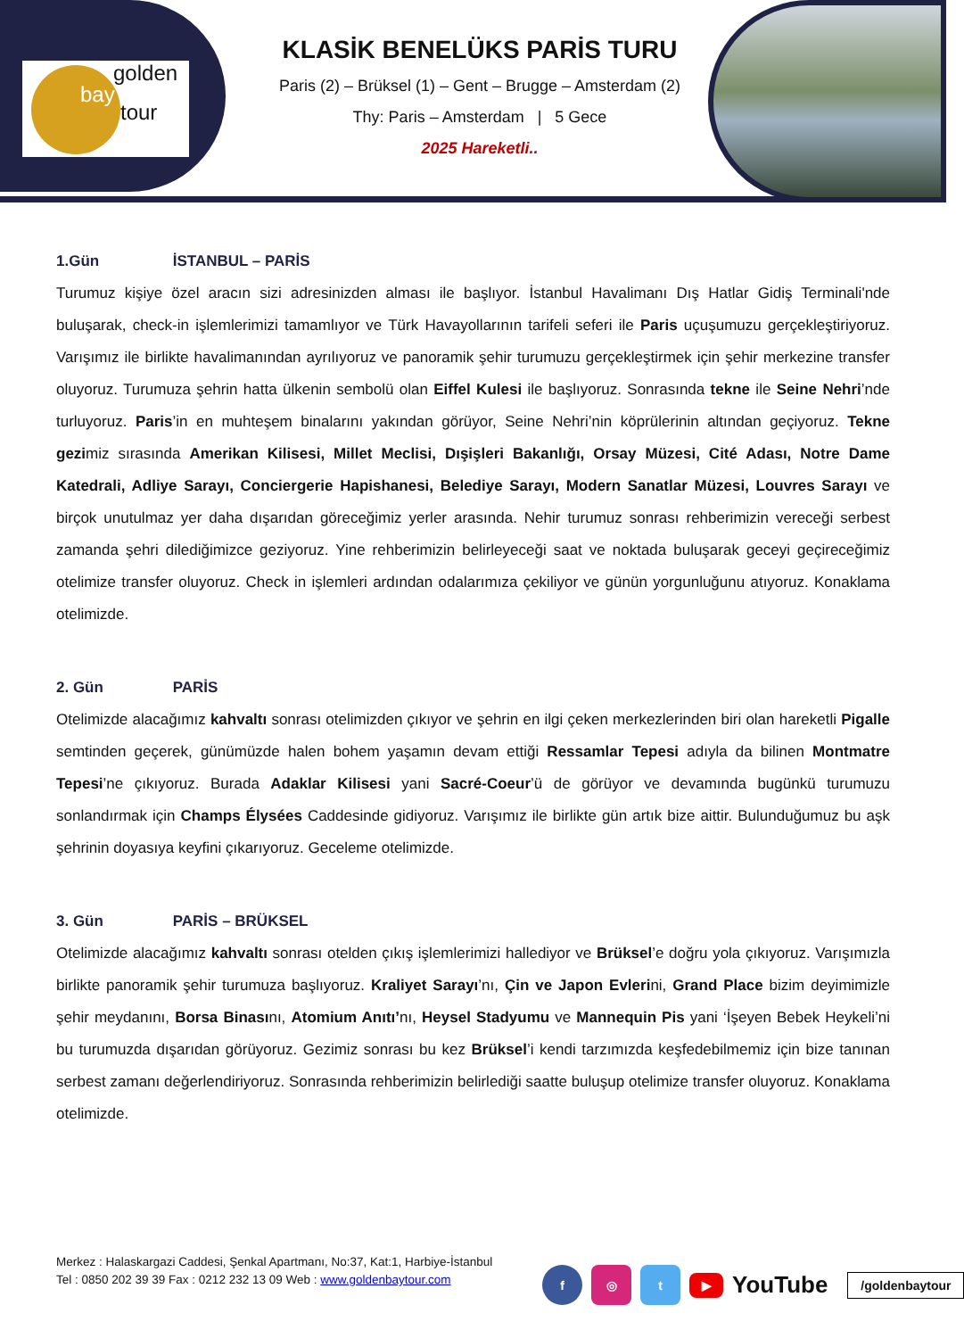golden
bay
tour
KLASİK BENELÜKS PARİS TURU
Paris (2) – Brüksel (1) – Gent – Brugge – Amsterdam (2)
Thy: Paris – Amsterdam | 5 Gece
2025 Hareketli..
1.Gün İSTANBUL – PARİS
Turumuz kişiye özel aracın sizi adresinizden alması ile başlıyor. İstanbul Havalimanı Dış Hatlar Gidiş Terminali'nde buluşarak, check-in işlemlerimizi tamamlıyor ve Türk Havayollarının tarifeli seferi ile Paris uçuşumuzu gerçekleştiriyoruz. Varışımız ile birlikte havalimanından ayrılıyoruz ve panoramik şehir turumuzu gerçekleştirmek için şehir merkezine transfer oluyoruz. Turumuza şehrin hatta ülkenin sembolü olan Eiffel Kulesi ile başlıyoruz. Sonrasında tekne ile Seine Nehri’nde turluyoruz. Paris’in en muhteşem binalarını yakından görüyor, Seine Nehri’nin köprülerinin altından geçiyoruz. Tekne gezimiz sırasında Amerikan Kilisesi, Millet Meclisi, Dışişleri Bakanlığı, Orsay Müzesi, Cité Adası, Notre Dame Katedrali, Adliye Sarayı, Conciergerie Hapishanesi, Belediye Sarayı, Modern Sanatlar Müzesi, Louvres Sarayı ve birçok unutulmaz yer daha dışarıdan göreceğimiz yerler arasında. Nehir turumuz sonrası rehberimizin vereceği serbest zamanda şehri dilediğimizce geziyoruz. Yine rehberimizin belirleyeceği saat ve noktada buluşarak geceyi geçireceğimiz otelimize transfer oluyoruz. Check in işlemleri ardından odalarımıza çekiliyor ve günün yorgunluğunu atıyoruz. Konaklama otelimizde.
2. Gün PARİS
Otelimizde alacağımız kahvaltı sonrası otelimizden çıkıyor ve şehrin en ilgi çeken merkezlerinden biri olan hareketli Pigalle semtinden geçerek, günümüzde halen bohem yaşamın devam ettiği Ressamlar Tepesi adıyla da bilinen Montmatre Tepesi’ne çıkıyoruz. Burada Adaklar Kilisesi yani Sacré-Coeur’ü de görüyor ve devamında bugünkü turumuzu sonlandırmak için Champs Élysées Caddesinde gidiyoruz. Varışımız ile birlikte gün artık bize aittir. Bulunduğumuz bu aşk şehrinin doyasıya keyfini çıkarıyoruz. Geceleme otelimizde.
3. Gün PARİS – BRÜKSEL
Otelimizde alacağımız kahvaltı sonrası otelden çıkış işlemlerimizi hallediyor ve Brüksel’e doğru yola çıkıyoruz. Varışımızla birlikte panoramik şehir turumuza başlıyoruz. Kraliyet Sarayı’nı, Çin ve Japon Evlerini, Grand Place bizim deyimimizle şehir meydanını, Borsa Binasını, Atomium Anıtı’nı, Heysel Stadyumu ve Mannequin Pis yani ‘İşeyen Bebek Heykeli’ni bu turumuzda dışarıdan görüyoruz. Gezimiz sonrası bu kez Brüksel’i kendi tarzımızda keşfedebilmemiz için bize tanınan serbest zamanı değerlendiriyoruz. Sonrasında rehberimizin belirlediği saatte buluşup otelimize transfer oluyoruz. Konaklama otelimizde.
Merkez : Halaskargazi Caddesi, Şenkal Apartmanı, No:37, Kat:1, Harbiye-İstanbul
Tel : 0850 202 39 39 Fax : 0212 232 13 09 Web : www.goldenbaytour.com
f ◎ t
▶
YouTube /goldenbaytour